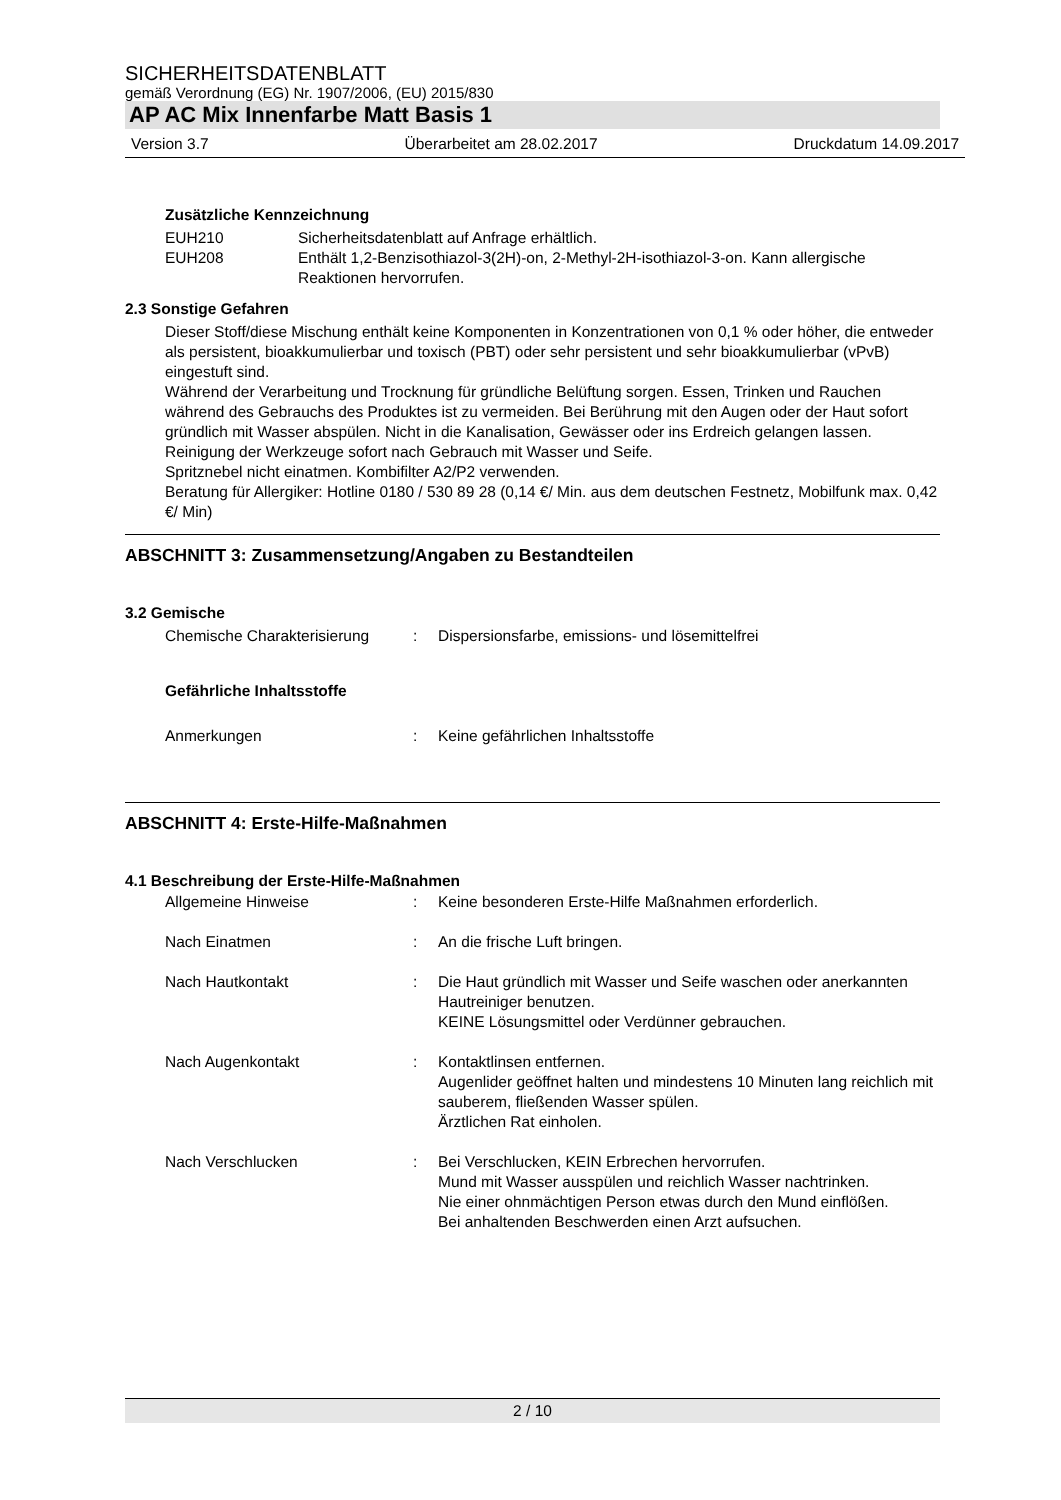SICHERHEITSDATENBLATT
gemäß Verordnung (EG) Nr. 1907/2006, (EU) 2015/830
AP AC Mix Innenfarbe Matt Basis 1
Version 3.7 Überarbeitet am 28.02.2017 Druckdatum 14.09.2017
Zusätzliche Kennzeichnung
EUH210 Sicherheitsdatenblatt auf Anfrage erhältlich.
EUH208 Enthält 1,2-Benzisothiazol-3(2H)-on, 2-Methyl-2H-isothiazol-3-on. Kann allergische Reaktionen hervorrufen.
2.3 Sonstige Gefahren
Dieser Stoff/diese Mischung enthält keine Komponenten in Konzentrationen von 0,1 % oder höher, die entweder als persistent, bioakkumulierbar und toxisch (PBT) oder sehr persistent und sehr bioakkumulierbar (vPvB) eingestuft sind.
Während der Verarbeitung und Trocknung für gründliche Belüftung sorgen. Essen, Trinken und Rauchen während des Gebrauchs des Produktes ist zu vermeiden. Bei Berührung mit den Augen oder der Haut sofort gründlich mit Wasser abspülen. Nicht in die Kanalisation, Gewässer oder ins Erdreich gelangen lassen. Reinigung der Werkzeuge sofort nach Gebrauch mit Wasser und Seife.
Spritznebel nicht einatmen. Kombifilter A2/P2 verwenden.
Beratung für Allergiker: Hotline 0180 / 530 89 28 (0,14 €/ Min. aus dem deutschen Festnetz, Mobilfunk max. 0,42 €/ Min)
ABSCHNITT 3: Zusammensetzung/Angaben zu Bestandteilen
3.2 Gemische
Chemische Charakterisierung: Dispersionsfarbe, emissions- und lösemittelfrei
Gefährliche Inhaltsstoffe
Anmerkungen: Keine gefährlichen Inhaltsstoffe
ABSCHNITT 4: Erste-Hilfe-Maßnahmen
4.1 Beschreibung der Erste-Hilfe-Maßnahmen
Allgemeine Hinweise: Keine besonderen Erste-Hilfe Maßnahmen erforderlich.
Nach Einatmen: An die frische Luft bringen.
Nach Hautkontakt: Die Haut gründlich mit Wasser und Seife waschen oder anerkannten Hautreiniger benutzen.
KEINE Lösungsmittel oder Verdünner gebrauchen.
Nach Augenkontakt: Kontaktlinsen entfernen.
Augenlider geöffnet halten und mindestens 10 Minuten lang reichlich mit sauberem, fließenden Wasser spülen.
Ärztlichen Rat einholen.
Nach Verschlucken: Bei Verschlucken, KEIN Erbrechen hervorrufen.
Mund mit Wasser ausspülen und reichlich Wasser nachtrinken.
Nie einer ohnmächtigen Person etwas durch den Mund einflößen.
Bei anhaltenden Beschwerden einen Arzt aufsuchen.
2 / 10